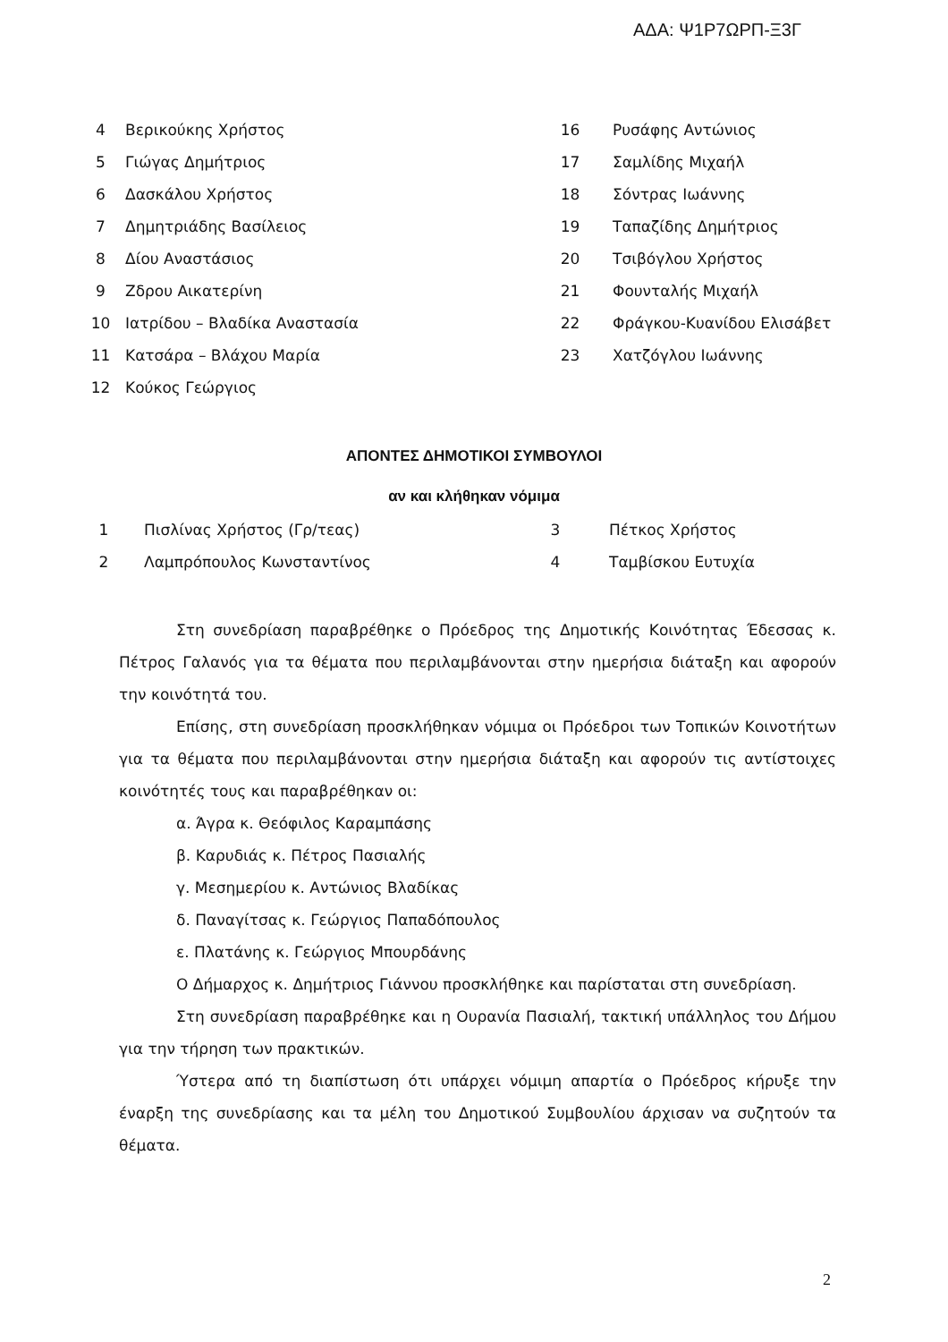ΑΔΑ: Ψ1Ρ7ΩΡΠ-Ξ3Γ
| 4 | Βερικούκης Χρήστος | 16 | Ρυσάφης Αντώνιος |
| 5 | Γιώγας Δημήτριος | 17 | Σαμλίδης Μιχαήλ |
| 6 | Δασκάλου Χρήστος | 18 | Σόντρας Ιωάννης |
| 7 | Δημητριάδης Βασίλειος | 19 | Ταπαζίδης Δημήτριος |
| 8 | Δίου Αναστάσιος | 20 | Τσιβόγλου Χρήστος |
| 9 | Ζδρου Αικατερίνη | 21 | Φουνταλής Μιχαήλ |
| 10 | Ιατρίδου – Βλαδίκα Αναστασία | 22 | Φράγκου-Κυανίδου Ελισάβετ |
| 11 | Κατσάρα – Βλάχου Μαρία | 23 | Χατζόγλου Ιωάννης |
| 12 | Κούκος Γεώργιος | | |
ΑΠΟΝΤΕΣ ΔΗΜΟΤΙΚΟΙ ΣΥΜΒΟΥΛΟΙ
αν και κλήθηκαν νόμιμα
| 1 | Πισλίνας Χρήστος (Γρ/τεας) | 3 | Πέτκος Χρήστος |
| 2 | Λαμπρόπουλος Κωνσταντίνος | 4 | Ταμβίσκου Ευτυχία |
Στη συνεδρίαση παραβρέθηκε ο Πρόεδρος της Δημοτικής Κοινότητας Έδεσσας κ. Πέτρος Γαλανός για τα θέματα που περιλαμβάνονται στην ημερήσια διάταξη και αφορούν την κοινότητά του.
Επίσης, στη συνεδρίαση προσκλήθηκαν νόμιμα οι Πρόεδροι των Τοπικών Κοινοτήτων για τα θέματα που περιλαμβάνονται στην ημερήσια διάταξη και αφορούν τις αντίστοιχες κοινότητές τους και παραβρέθηκαν οι:
α. Άγρα κ. Θεόφιλος Καραμπάσης
β. Καρυδιάς κ. Πέτρος Πασιαλής
γ. Μεσημερίου κ. Αντώνιος Βλαδίκας
δ. Παναγίτσας κ. Γεώργιος Παπαδόπουλος
ε. Πλατάνης κ. Γεώργιος Μπουρδάνης
Ο Δήμαρχος κ. Δημήτριος Γιάννου προσκλήθηκε και παρίσταται στη συνεδρίαση.
Στη συνεδρίαση παραβρέθηκε και η Ουρανία Πασιαλή, τακτική υπάλληλος του Δήμου για την τήρηση των πρακτικών.
Ύστερα από τη διαπίστωση ότι υπάρχει νόμιμη απαρτία ο Πρόεδρος κήρυξε την έναρξη της συνεδρίασης και τα μέλη του Δημοτικού Συμβουλίου άρχισαν να συζητούν τα θέματα.
2